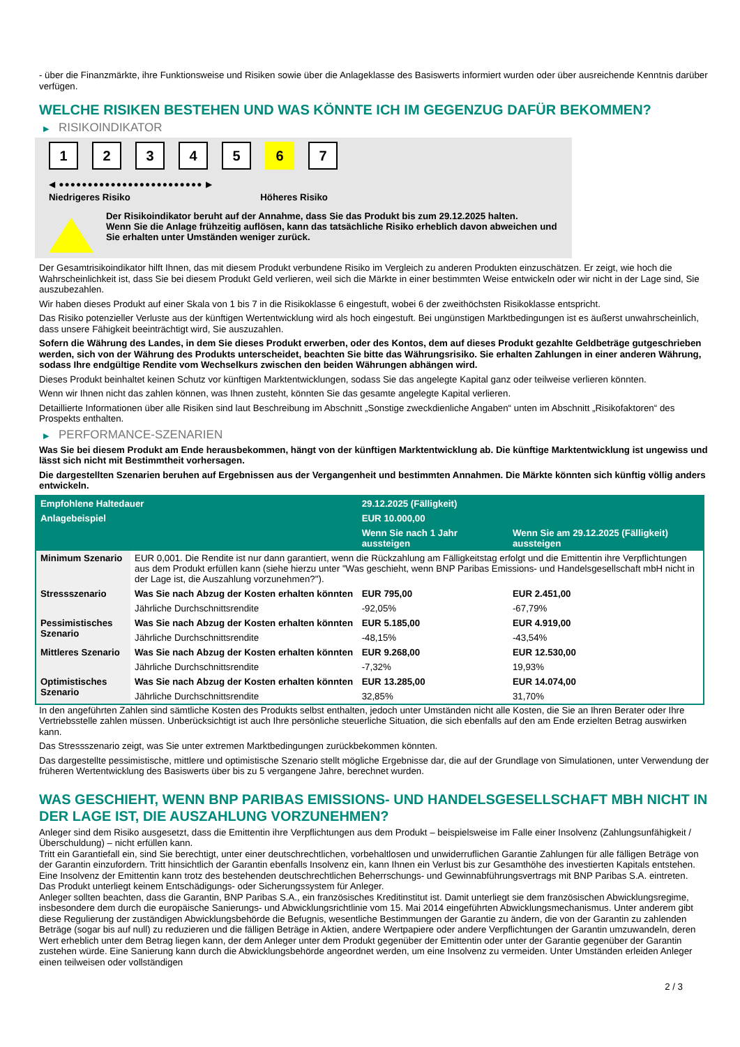- über die Finanzmärkte, ihre Funktionsweise und Risiken sowie über die Anlageklasse des Basiswerts informiert wurden oder über ausreichende Kenntnis darüber verfügen.
WELCHE RISIKEN BESTEHEN UND WAS KÖNNTE ICH IM GEGENZUG DAFÜR BEKOMMEN?
▶ RISIKOINDIKATOR
1 2 3 4 5 6 7
◀ ●●●●●●●●●●●●●●●●●●●●●●●●● ▶
Niedrigeres Risiko Höheres Risiko
Der Risikoindikator beruht auf der Annahme, dass Sie das Produkt bis zum 29.12.2025 halten.
Wenn Sie die Anlage frühzeitig auflösen, kann das tatsächliche Risiko erheblich davon abweichen und Sie erhalten unter Umständen weniger zurück.
Der Gesamtrisikoindikator hilft Ihnen, das mit diesem Produkt verbundene Risiko im Vergleich zu anderen Produkten einzuschätzen. Er zeigt, wie hoch die Wahrscheinlichkeit ist, dass Sie bei diesem Produkt Geld verlieren, weil sich die Märkte in einer bestimmten Weise entwickeln oder wir nicht in der Lage sind, Sie auszubezahlen.
Wir haben dieses Produkt auf einer Skala von 1 bis 7 in die Risikoklasse 6 eingestuft, wobei 6 der zweithöchsten Risikoklasse entspricht.
Das Risiko potenzieller Verluste aus der künftigen Wertentwicklung wird als hoch eingestuft. Bei ungünstigen Marktbedingungen ist es äußerst unwahrscheinlich, dass unsere Fähigkeit beeinträchtigt wird, Sie auszuzahlen.
Sofern die Währung des Landes, in dem Sie dieses Produkt erwerben, oder des Kontos, dem auf dieses Produkt gezahlte Geldbeträge gutgeschrieben werden, sich von der Währung des Produkts unterscheidet, beachten Sie bitte das Währungsrisiko. Sie erhalten Zahlungen in einer anderen Währung, sodass Ihre endgültige Rendite vom Wechselkurs zwischen den beiden Währungen abhängen wird.
Dieses Produkt beinhaltet keinen Schutz vor künftigen Marktentwicklungen, sodass Sie das angelegte Kapital ganz oder teilweise verlieren könnten.
Wenn wir Ihnen nicht das zahlen können, was Ihnen zusteht, könnten Sie das gesamte angelegte Kapital verlieren.
Detaillierte Informationen über alle Risiken sind laut Beschreibung im Abschnitt „Sonstige zweckdienliche Angaben“ unten im Abschnitt „Risikofaktoren“ des Prospekts enthalten.
▶ PERFORMANCE-SZENARIEN
Was Sie bei diesem Produkt am Ende herausbekommen, hängt von der künftigen Marktentwicklung ab. Die künftige Marktentwicklung ist ungewiss und lässt sich nicht mit Bestimmtheit vorhersagen.
Die dargestellten Szenarien beruhen auf Ergebnissen aus der Vergangenheit und bestimmten Annahmen. Die Märkte könnten sich künftig völlig anders entwickeln.
| Empfohlene Haltedauer | | 29.12.2025 (Fälligkeit) | |
| --- | --- | --- | --- |
| Anlagebeispiel | | EUR 10.000,00 | |
| | | Wenn Sie nach 1 Jahr aussteigen | Wenn Sie am 29.12.2025 (Fälligkeit) aussteigen |
| Minimum Szenario | EUR 0,001. Die Rendite ist nur dann garantiert, wenn die Rückzahlung am Fälligkeitstag erfolgt und die Emittentin ihre Verpflichtungen aus dem Produkt erfüllen kann (siehe hierzu unter "Was geschieht, wenn BNP Paribas Emissions- und Handelsgesellschaft mbH nicht in der Lage ist, die Auszahlung vorzunehmen?"). | | |
| Stressszenario | Was Sie nach Abzug der Kosten erhalten könnten | EUR 795,00 | EUR 2.451,00 |
| | Jährliche Durchschnittsrendite | -92,05% | -67,79% |
| Pessimistisches Szenario | Was Sie nach Abzug der Kosten erhalten könnten | EUR 5.185,00 | EUR 4.919,00 |
| | Jährliche Durchschnittsrendite | -48,15% | -43,54% |
| Mittleres Szenario | Was Sie nach Abzug der Kosten erhalten könnten | EUR 9.268,00 | EUR 12.530,00 |
| | Jährliche Durchschnittsrendite | -7,32% | 19,93% |
| Optimistisches Szenario | Was Sie nach Abzug der Kosten erhalten könnten | EUR 13.285,00 | EUR 14.074,00 |
| | Jährliche Durchschnittsrendite | 32,85% | 31,70% |
In den angeführten Zahlen sind sämtliche Kosten des Produkts selbst enthalten, jedoch unter Umständen nicht alle Kosten, die Sie an Ihren Berater oder Ihre Vertriebsstelle zahlen müssen. Unberücksichtigt ist auch Ihre persönliche steuerliche Situation, die sich ebenfalls auf den am Ende erzielten Betrag auswirken kann.
Das Stressszenario zeigt, was Sie unter extremen Marktbedingungen zurückbekommen könnten.
Das dargestellte pessimistische, mittlere und optimistische Szenario stellt mögliche Ergebnisse dar, die auf der Grundlage von Simulationen, unter Verwendung der früheren Wertentwicklung des Basiswerts über bis zu 5 vergangene Jahre, berechnet wurden.
WAS GESCHIEHT, WENN BNP PARIBAS EMISSIONS- UND HANDELSGESELLSCHAFT MBH NICHT IN DER LAGE IST, DIE AUSZAHLUNG VORZUNEHMEN?
Anleger sind dem Risiko ausgesetzt, dass die Emittentin ihre Verpflichtungen aus dem Produkt – beispielsweise im Falle einer Insolvenz (Zahlungsunfähigkeit / Überschuldung) – nicht erfüllen kann.
Tritt ein Garantiefall ein, sind Sie berechtigt, unter einer deutschrechtlichen, vorbehaltlosen und unwiderruflichen Garantie Zahlungen für alle fälligen Beträge von der Garantin einzufordern. Tritt hinsichtlich der Garantin ebenfalls Insolvenz ein, kann Ihnen ein Verlust bis zur Gesamthöhe des investierten Kapitals entstehen. Eine Insolvenz der Emittentin kann trotz des bestehenden deutschrechtlichen Beherrschungs- und Gewinnabführungsvertrags mit BNP Paribas S.A. eintreten.
Das Produkt unterliegt keinem Entschädigungs- oder Sicherungssystem für Anleger.
Anleger sollten beachten, dass die Garantin, BNP Paribas S.A., ein französisches Kreditinstitut ist. Damit unterliegt sie dem französischen Abwicklungsregime, insbesondere dem durch die europäische Sanierungs- und Abwicklungsrichtlinie vom 15. Mai 2014 eingeführten Abwicklungsmechanismus. Unter anderem gibt diese Regulierung der zuständigen Abwicklungsbehörde die Befugnis, wesentliche Bestimmungen der Garantie zu ändern, die von der Garantin zu zahlenden Beträge (sogar bis auf null) zu reduzieren und die fälligen Beträge in Aktien, andere Wertpapiere oder andere Verpflichtungen der Garantin umzuwandeln, deren Wert erheblich unter dem Betrag liegen kann, der dem Anleger unter dem Produkt gegenüber der Emittentin oder unter der Garantie gegenüber der Garantin zustehen würde. Eine Sanierung kann durch die Abwicklungsbehörde angeordnet werden, um eine Insolvenz zu vermeiden. Unter Umständen erleiden Anleger einen teilweisen oder vollständigen
2 / 3